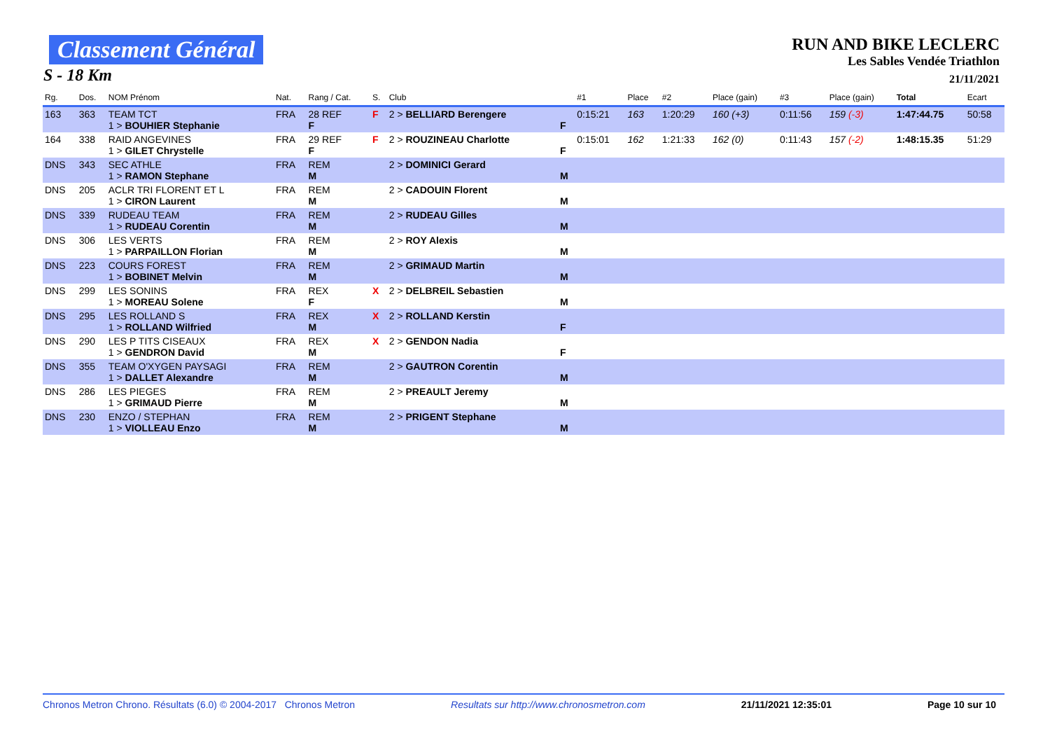Classement Général
S - 18 Km
RUN AND BIKE LECLERC
Les Sables Vendée Triathlon
21/11/2021
| Rg. | Dos. | NOM Prénom | Nat. | Rang / Cat. | S. | Club | | #1 | Place | #2 | Place (gain) | #3 | Place (gain) | Total | Ecart |
| --- | --- | --- | --- | --- | --- | --- | --- | --- | --- | --- | --- | --- | --- | --- | --- |
| 163 | 363 | TEAM TCT 1 > BOUHIER Stephanie | FRA | 28 REF F | F | 2 > BELLIARD Berengere | F | 0:15:21 | 163 | 1:20:29 | 160 (+3) | 0:11:56 | 159 (-3) | 1:47:44.75 | 50:58 |
| 164 | 338 | RAID ANGEVINES 1 > GILET Chrystelle | FRA | 29 REF F | F | 2 > ROUZINEAU Charlotte | F | 0:15:01 | 162 | 1:21:33 | 162 (0) | 0:11:43 | 157 (-2) | 1:48:15.35 | 51:29 |
| DNS | 343 | SEC ATHLE 1 > RAMON Stephane | FRA | REM M | | 2 > DOMINICI Gerard | M | | | | | | | | |
| DNS | 205 | ACLR TRI FLORENT ET L 1 > CIRON Laurent | FRA | REM M | | 2 > CADOUIN Florent | M | | | | | | | | |
| DNS | 339 | RUDEAU TEAM 1 > RUDEAU Corentin | FRA | REM M | | 2 > RUDEAU Gilles | M | | | | | | | | |
| DNS | 306 | LES VERTS 1 > PARPAILLON Florian | FRA | REM M | | 2 > ROY Alexis | M | | | | | | | | |
| DNS | 223 | COURS FOREST 1 > BOBINET Melvin | FRA | REM M | | 2 > GRIMAUD Martin | M | | | | | | | | |
| DNS | 299 | LES SONINS 1 > MOREAU Solene | FRA | REX F | X | 2 > DELBREIL Sebastien | M | | | | | | | | |
| DNS | 295 | LES ROLLAND S 1 > ROLLAND Wilfried | FRA | REX M | X | 2 > ROLLAND Kerstin | F | | | | | | | | |
| DNS | 290 | LES P TITS CISEAUX 1 > GENDRON David | FRA | REX M | X | 2 > GENDON Nadia | F | | | | | | | | |
| DNS | 355 | TEAM O'XYGEN PAYSAGI 1 > DALLET Alexandre | FRA | REM M | | 2 > GAUTRON Corentin | M | | | | | | | | |
| DNS | 286 | LES PIEGES 1 > GRIMAUD Pierre | FRA | REM M | | 2 > PREAULT Jeremy | M | | | | | | | | |
| DNS | 230 | ENZO / STEPHAN 1 > VIOLLEAU Enzo | FRA | REM M | | 2 > PRIGENT Stephane | M | | | | | | | | |
Chronos Metron Chrono. Résultats (6.0) © 2004-2017 Chronos Metron Resultats sur http://www.chronosmetron.com 21/11/2021 12:35:01 Page 10 sur 10